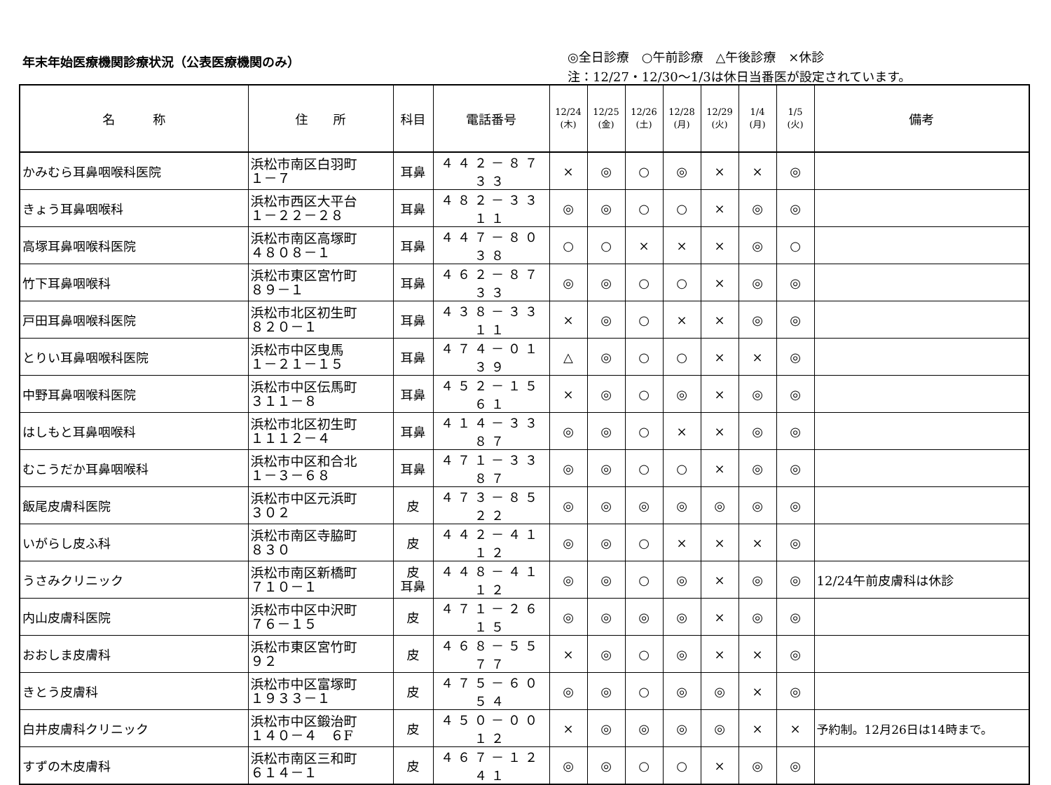年末年始医療機関診療状況（公表医療機関のみ）
◎全日診療　○午前診療　△午後診療　×休診
注：12/27・12/30～1/3は休日当番医が設定されています。
| 名 称 | 住 所 | 科目 | 電話番号 | 12/24 (木) | 12/25 (金) | 12/26 (土) | 12/28 (月) | 12/29 (火) | 1/4 (月) | 1/5 (火) | 備考 |
| --- | --- | --- | --- | --- | --- | --- | --- | --- | --- | --- | --- |
| かみむら耳鼻咽喉科医院 | 浜松市南区白羽町 １－７ | 耳鼻 | ４４２－８７３３ | × | ◎ | ○ | ◎ | × | × | ◎ | |
| きょう耳鼻咽喉科 | 浜松市西区大平台 １－２２－２８ | 耳鼻 | ４８２－３３１１ | ◎ | ◎ | ○ | ○ | × | ◎ | ◎ | |
| 高塚耳鼻咽喉科医院 | 浜松市南区高塚町 ４８０８－１ | 耳鼻 | ４４７－８０３８ | ○ | ○ | × | × | × | ◎ | ○ | |
| 竹下耳鼻咽喉科 | 浜松市東区宮竹町 ８９－１ | 耳鼻 | ４６２－８７３３ | ◎ | ◎ | ○ | ○ | × | ◎ | ◎ | |
| 戸田耳鼻咽喉科医院 | 浜松市北区初生町 ８２０－１ | 耳鼻 | ４３８－３３１１ | × | ◎ | ○ | × | × | ◎ | ◎ | |
| とりい耳鼻咽喉科医院 | 浜松市中区曳馬 １－２１－１５ | 耳鼻 | ４７４－０１３９ | △ | ◎ | ○ | ○ | × | × | ◎ | |
| 中野耳鼻咽喉科医院 | 浜松市中区伝馬町 ３１１－８ | 耳鼻 | ４５２－１５６１ | × | ◎ | ○ | ◎ | × | ◎ | ◎ | |
| はしもと耳鼻咽喉科 | 浜松市北区初生町 １１１２－４ | 耳鼻 | ４１４－３３８７ | ◎ | ◎ | ○ | × | × | ◎ | ◎ | |
| むこうだか耳鼻咽喉科 | 浜松市中区和合北 １－３－６８ | 耳鼻 | ４７１－３３８７ | ◎ | ◎ | ○ | ○ | × | ◎ | ◎ | |
| 飯尾皮膚科医院 | 浜松市中区元浜町 ３０２ | 皮 | ４７３－８５２２ | ◎ | ◎ | ◎ | ◎ | ◎ | ◎ | ◎ | |
| いがらし皮ふ科 | 浜松市南区寺脇町 ８３０ | 皮 | ４４２－４１１２ | ◎ | ◎ | ○ | × | × | × | ◎ | |
| うさみクリニック | 浜松市南区新橋町 ７１０－１ | 皮 耳鼻 | ４４８－４１１２ | ◎ | ◎ | ○ | ◎ | × | ◎ | ◎ | 12/24午前皮膚科は休診 |
| 内山皮膚科医院 | 浜松市中区中沢町 ７６－１５ | 皮 | ４７１－２６１５ | ◎ | ◎ | ◎ | ◎ | × | ◎ | ◎ | |
| おおしま皮膚科 | 浜松市東区宮竹町 ９２ | 皮 | ４６８－５５７７ | × | ◎ | ○ | ◎ | × | × | ◎ | |
| きとう皮膚科 | 浜松市中区富塚町 １９３３－１ | 皮 | ４７５－６０５４ | ◎ | ◎ | ○ | ◎ | ◎ | × | ◎ | |
| 白井皮膚科クリニック | 浜松市中区鍛治町 １４０－４ ６F | 皮 | ４５０－００１２ | × | ◎ | ◎ | ◎ | ◎ | × | × | 予約制。12月26日は14時まで。 |
| すずの木皮膚科 | 浜松市南区三和町 ６１４－１ | 皮 | ４６７－１２４１ | ◎ | ◎ | ○ | ○ | × | ◎ | ◎ | |